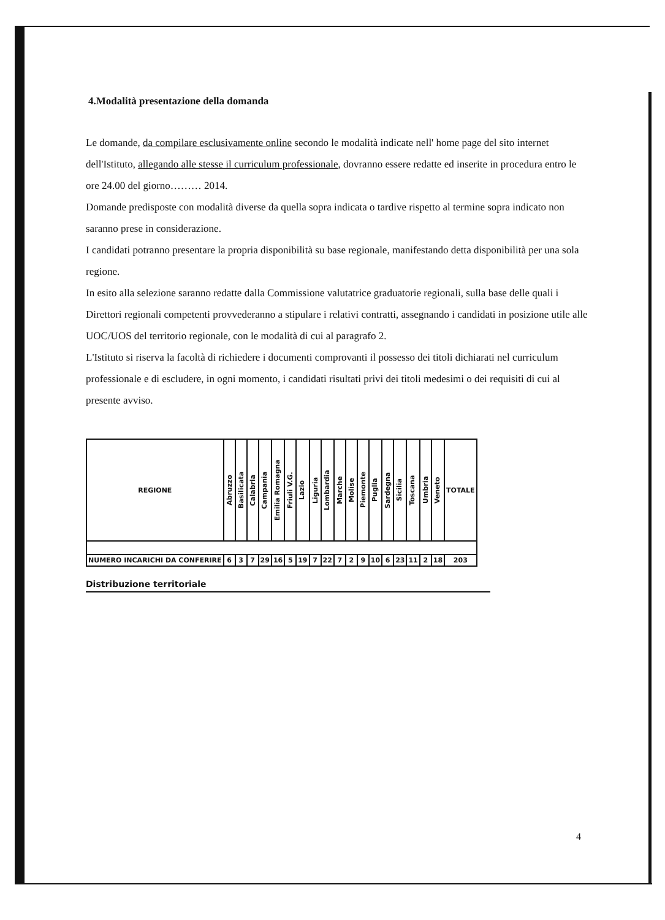4.Modalità presentazione della domanda
Le domande, da compilare esclusivamente online secondo le modalità indicate nell' home page del sito internet dell'Istituto, allegando alle stesse il curriculum professionale, dovranno essere redatte ed inserite in procedura entro le ore 24.00 del giorno……… 2014.
Domande predisposte con modalità diverse da quella sopra indicata o tardive rispetto al termine sopra indicato non saranno prese in considerazione.
I candidati potranno presentare la propria disponibilità su base regionale, manifestando detta disponibilità per una sola regione.
In esito alla selezione saranno redatte dalla Commissione valutatrice graduatorie regionali, sulla base delle quali i Direttori regionali competenti provvederanno a stipulare i relativi contratti, assegnando i candidati in posizione utile alle UOC/UOS del territorio regionale, con le modalità di cui al paragrafo 2.
L'Istituto si riserva la facoltà di richiedere i documenti comprovanti il possesso dei titoli dichiarati nel curriculum professionale e di escludere, in ogni momento, i candidati risultati privi dei titoli medesimi o dei requisiti di cui al presente avviso.
| REGIONE | Abruzzo | Basilicata | Calabria | Campania | Emilia Romagna | Friuli V.G. | Lazio | Liguria | Lombardia | Marche | Molise | Piemonte | Puglia | Sardegna | Sicilia | Toscana | Umbria | Veneto | TOTALE |
| --- | --- | --- | --- | --- | --- | --- | --- | --- | --- | --- | --- | --- | --- | --- | --- | --- | --- | --- | --- |
| NUMERO INCARICHI DA CONFERIRE | 6 | 3 | 7 | 29 | 16 | 5 | 19 | 7 | 22 | 7 | 2 | 9 | 10 | 6 | 23 | 11 | 2 | 18 | 203 |
Distribuzione territoriale
4